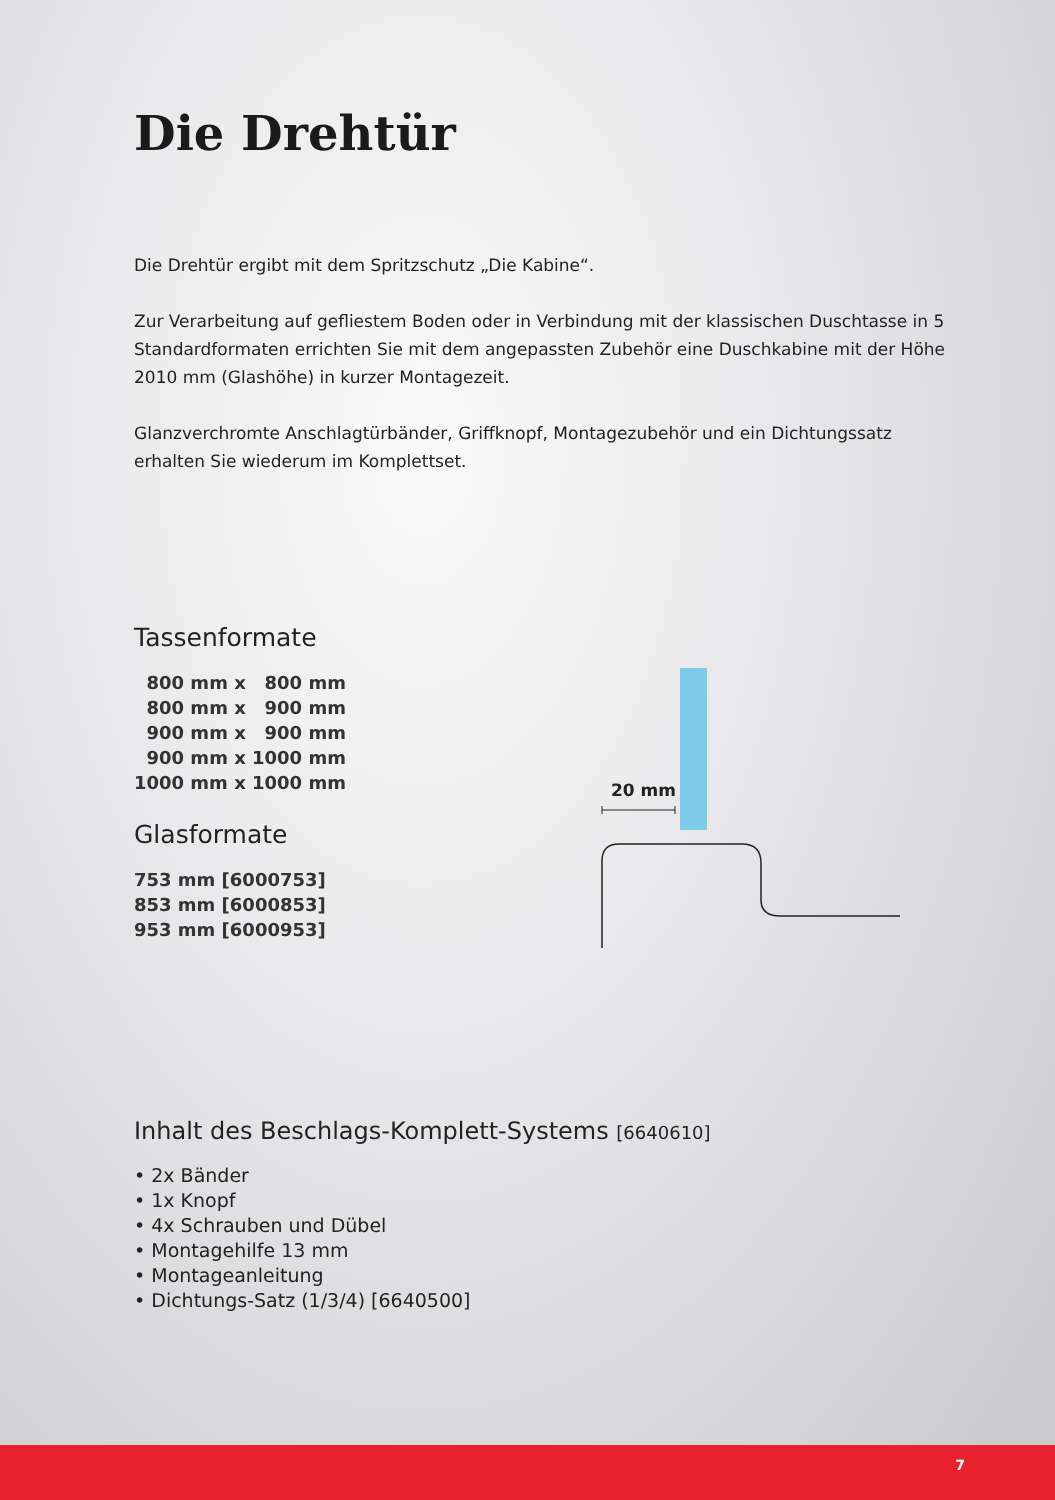Die Drehtür
Die Drehtür ergibt mit dem Spritzschutz „Die Kabine“.
Zur Verarbeitung auf gefliestem Boden oder in Verbindung mit der klassischen Duschtasse in 5 Standardformaten errichten Sie mit dem angepassten Zubehör eine Duschkabine mit der Höhe 2010 mm (Glashöhe) in kurzer Montagezeit.
Glanzverchromte Anschlagtürbänder, Griffknopf, Montagezubehör und ein Dichtungssatz erhalten Sie wiederum im Komplettset.
Tassenformate
800 mm x 800 mm
800 mm x 900 mm
900 mm x 900 mm
900 mm x 1000 mm
1000 mm x 1000 mm
Glasformate
753 mm [6000753]
853 mm [6000853]
953 mm [6000953]
Inhalt des Beschlags-Komplett-Systems [6640610]
• 2x Bänder
• 1x Knopf
• 4x Schrauben und Dübel
• Montagehilfe 13 mm
• Montageanleitung
• Dichtungs-Satz (1/3/4) [6640500]
20 mm
7